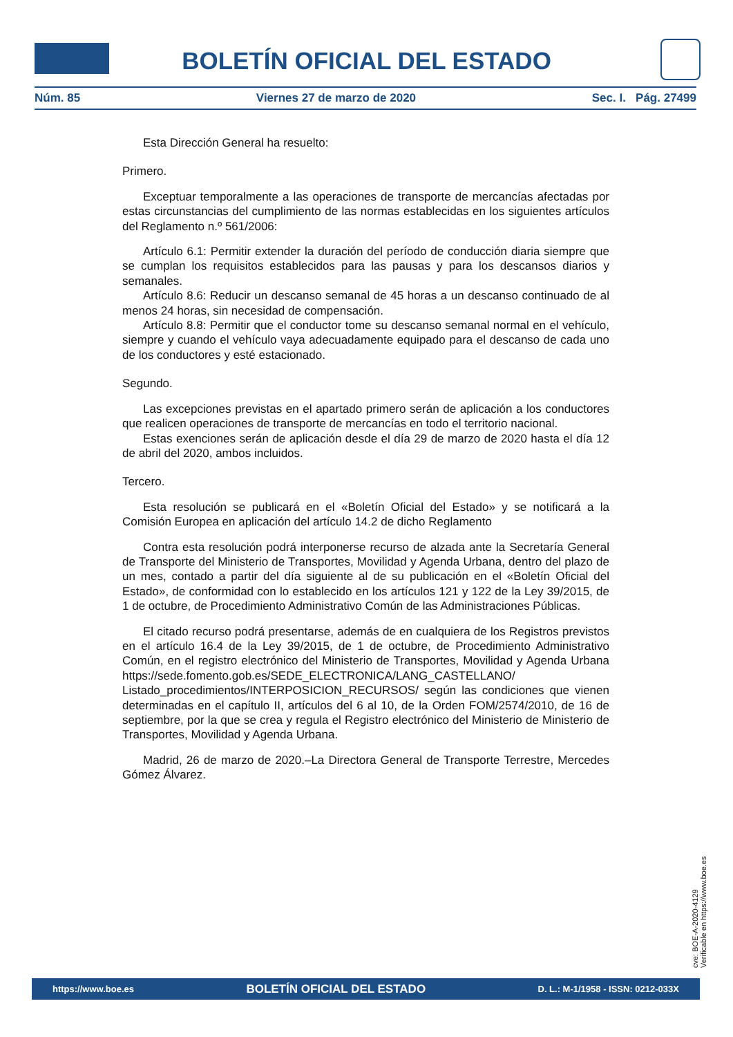BOLETÍN OFICIAL DEL ESTADO
Núm. 85 Viernes 27 de marzo de 2020 Sec. I. Pág. 27499
Esta Dirección General ha resuelto:
Primero.
Exceptuar temporalmente a las operaciones de transporte de mercancías afectadas por estas circunstancias del cumplimiento de las normas establecidas en los siguientes artículos del Reglamento n.º 561/2006:
Artículo 6.1: Permitir extender la duración del período de conducción diaria siempre que se cumplan los requisitos establecidos para las pausas y para los descansos diarios y semanales.
Artículo 8.6: Reducir un descanso semanal de 45 horas a un descanso continuado de al menos 24 horas, sin necesidad de compensación.
Artículo 8.8: Permitir que el conductor tome su descanso semanal normal en el vehículo, siempre y cuando el vehículo vaya adecuadamente equipado para el descanso de cada uno de los conductores y esté estacionado.
Segundo.
Las excepciones previstas en el apartado primero serán de aplicación a los conductores que realicen operaciones de transporte de mercancías en todo el territorio nacional.
Estas exenciones serán de aplicación desde el día 29 de marzo de 2020 hasta el día 12 de abril del 2020, ambos incluidos.
Tercero.
Esta resolución se publicará en el «Boletín Oficial del Estado» y se notificará a la Comisión Europea en aplicación del artículo 14.2 de dicho Reglamento
Contra esta resolución podrá interponerse recurso de alzada ante la Secretaría General de Transporte del Ministerio de Transportes, Movilidad y Agenda Urbana, dentro del plazo de un mes, contado a partir del día siguiente al de su publicación en el «Boletín Oficial del Estado», de conformidad con lo establecido en los artículos 121 y 122 de la Ley 39/2015, de 1 de octubre, de Procedimiento Administrativo Común de las Administraciones Públicas.
El citado recurso podrá presentarse, además de en cualquiera de los Registros previstos en el artículo 16.4 de la Ley 39/2015, de 1 de octubre, de Procedimiento Administrativo Común, en el registro electrónico del Ministerio de Transportes, Movilidad y Agenda Urbana https://sede.fomento.gob.es/SEDE_ELECTRONICA/LANG_CASTELLANO/ Listado_procedimientos/INTERPOSICION_RECURSOS/ según las condiciones que vienen determinadas en el capítulo II, artículos del 6 al 10, de la Orden FOM/2574/2010, de 16 de septiembre, por la que se crea y regula el Registro electrónico del Ministerio de Ministerio de Transportes, Movilidad y Agenda Urbana.
Madrid, 26 de marzo de 2020.–La Directora General de Transporte Terrestre, Mercedes Gómez Álvarez.
cve: BOE-A-2020-4129
Verificable en https://www.boe.es
https://www.boe.es BOLETÍN OFICIAL DEL ESTADO D. L.: M-1/1958 - ISSN: 0212-033X